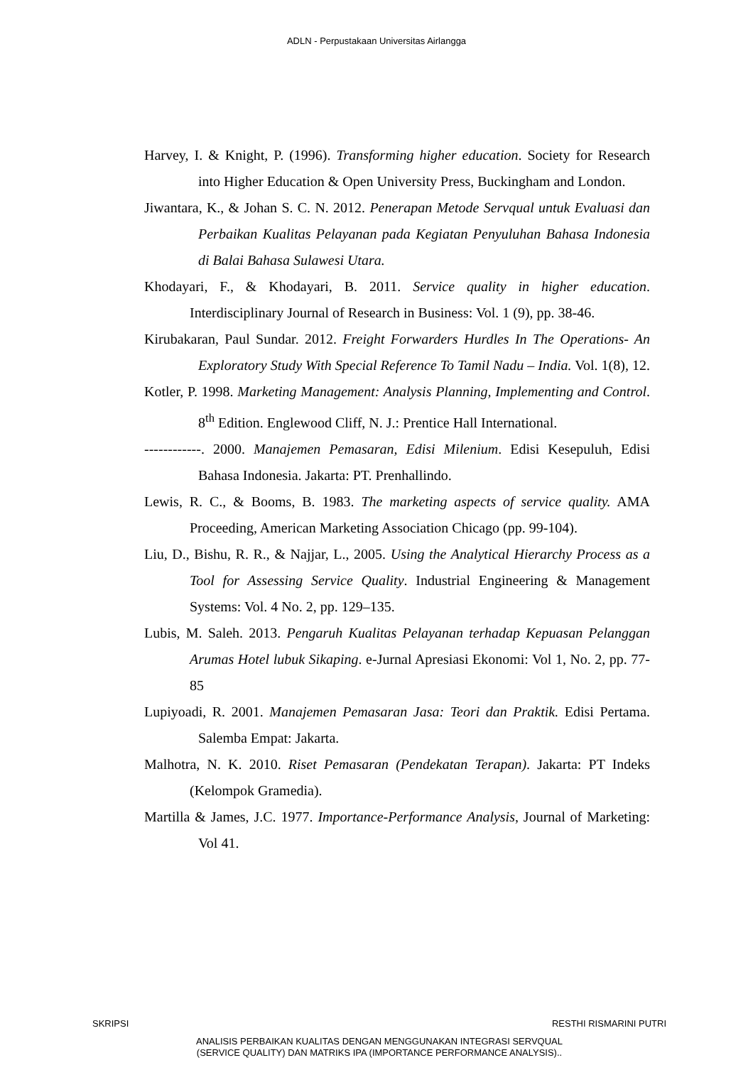ADLN - Perpustakaan Universitas Airlangga
Harvey, I. & Knight, P. (1996). Transforming higher education. Society for Research into Higher Education & Open University Press, Buckingham and London.
Jiwantara, K., & Johan S. C. N. 2012. Penerapan Metode Servqual untuk Evaluasi dan Perbaikan Kualitas Pelayanan pada Kegiatan Penyuluhan Bahasa Indonesia di Balai Bahasa Sulawesi Utara.
Khodayari, F., & Khodayari, B. 2011. Service quality in higher education. Interdisciplinary Journal of Research in Business: Vol. 1 (9), pp. 38-46.
Kirubakaran, Paul Sundar. 2012. Freight Forwarders Hurdles In The Operations- An Exploratory Study With Special Reference To Tamil Nadu – India. Vol. 1(8), 12.
Kotler, P. 1998. Marketing Management: Analysis Planning, Implementing and Control. 8<sup>th</sup> Edition. Englewood Cliff, N. J.: Prentice Hall International.
------------. 2000. Manajemen Pemasaran, Edisi Milenium. Edisi Kesepuluh, Edisi Bahasa Indonesia. Jakarta: PT. Prenhallindo.
Lewis, R. C., & Booms, B. 1983. The marketing aspects of service quality. AMA Proceeding, American Marketing Association Chicago (pp. 99-104).
Liu, D., Bishu, R. R., & Najjar, L., 2005. Using the Analytical Hierarchy Process as a Tool for Assessing Service Quality. Industrial Engineering & Management Systems: Vol. 4 No. 2, pp. 129–135.
Lubis, M. Saleh. 2013. Pengaruh Kualitas Pelayanan terhadap Kepuasan Pelanggan Arumas Hotel lubuk Sikaping. e-Jurnal Apresiasi Ekonomi: Vol 1, No. 2, pp. 77-85
Lupiyoadi, R. 2001. Manajemen Pemasaran Jasa: Teori dan Praktik. Edisi Pertama. Salemba Empat: Jakarta.
Malhotra, N. K. 2010. Riset Pemasaran (Pendekatan Terapan). Jakarta: PT Indeks (Kelompok Gramedia).
Martilla & James, J.C. 1977. Importance-Performance Analysis, Journal of Marketing: Vol 41.
SKRIPSI RESTHI RISMARINI PUTRI
ANALISIS PERBAIKAN KUALITAS DENGAN MENGGUNAKAN INTEGRASI SERVQUAL
(SERVICE QUALITY) DAN MATRIKS IPA (IMPORTANCE PERFORMANCE ANALYSIS)..